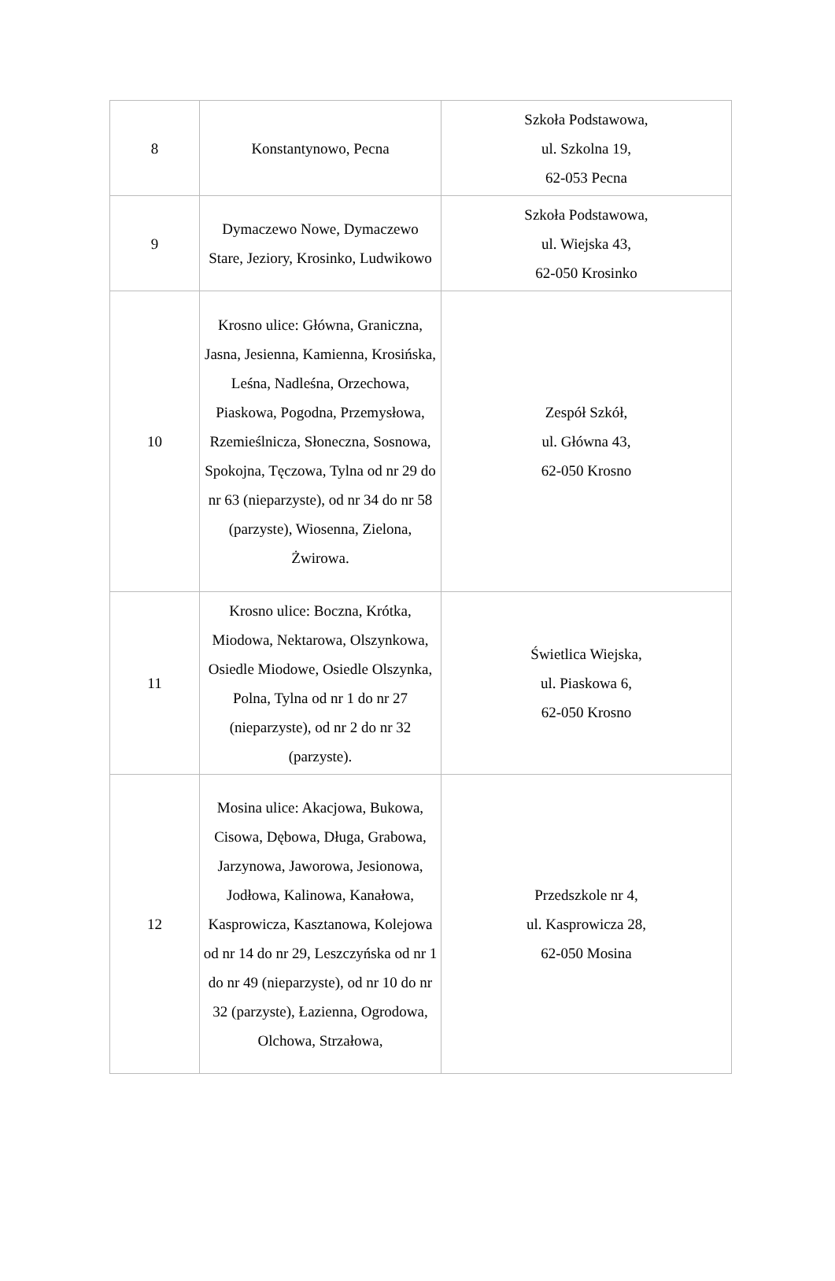| 8 | Konstantynowo, Pecna | Szkoła Podstawowa, ul. Szkolna 19, 62-053 Pecna |
| 9 | Dymaczewo Nowe, Dymaczewo Stare, Jeziory, Krosinko, Ludwikowo | Szkoła Podstawowa, ul. Wiejska 43, 62-050 Krosinko |
| 10 | Krosno ulice: Główna, Graniczna, Jasna, Jesienna, Kamienna, Krosińska, Leśna, Nadleśna, Orzechowa, Piaskowa, Pogodna, Przemysłowa, Rzemieślnicza, Słoneczna, Sosnowa, Spokojna, Tęczowa, Tylna od nr 29 do nr 63 (nieparzyste), od nr 34 do nr 58 (parzyste), Wiosenna, Zielona, Żwirowa. | Zespół Szkół, ul. Główna 43, 62-050 Krosno |
| 11 | Krosno ulice: Boczna, Krótka, Miodowa, Nektarowa, Olszynkowa, Osiedle Miodowe, Osiedle Olszynka, Polna, Tylna od nr 1 do nr 27 (nieparzyste), od nr 2 do nr 32 (parzyste). | Świetlica Wiejska, ul. Piaskowa 6, 62-050 Krosno |
| 12 | Mosina ulice: Akacjowa, Bukowa, Cisowa, Dębowa, Długa, Grabowa, Jarzynowa, Jaworowa, Jesionowa, Jodłowa, Kalinowa, Kanałowa, Kasprowicza, Kasztanowa, Kolejowa od nr 14 do nr 29, Leszczyńska od nr 1 do nr 49 (nieparzyste), od nr 10 do nr 32 (parzyste), Łazienna, Ogrodowa, Olchowa, Strzałowa, | Przedszkole nr 4, ul. Kasprowicza 28, 62-050 Mosina |